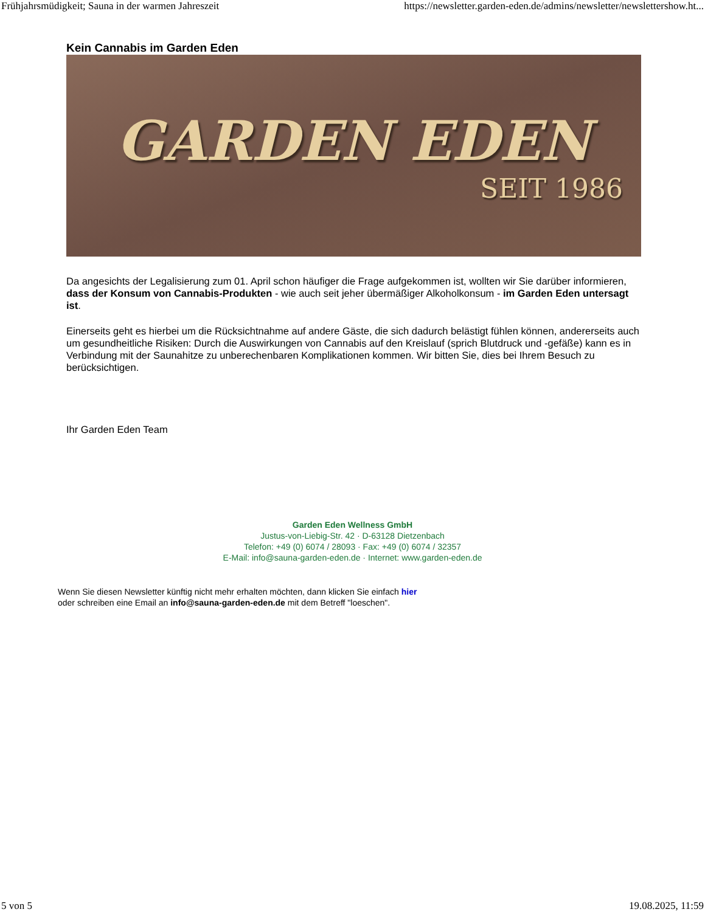Frühjahrsmüdigkeit; Sauna in der warmen Jahreszeit https://newsletter.garden-eden.de/admins/newsletter/newslettershow.ht...
Kein Cannabis im Garden Eden
GARDEN EDEN
SEIT 1986
Da angesichts der Legalisierung zum 01. April schon häufiger die Frage aufgekommen ist, wollten wir Sie darüber informieren, dass der Konsum von Cannabis-Produkten - wie auch seit jeher übermäßiger Alkoholkonsum - im Garden Eden untersagt ist.
Einerseits geht es hierbei um die Rücksichtnahme auf andere Gäste, die sich dadurch belästigt fühlen können, andererseits auch um gesundheitliche Risiken: Durch die Auswirkungen von Cannabis auf den Kreislauf (sprich Blutdruck und -gefäße) kann es in Verbindung mit der Saunahitze zu unberechenbaren Komplikationen kommen. Wir bitten Sie, dies bei Ihrem Besuch zu berücksichtigen.
Ihr Garden Eden Team
Garden Eden Wellness GmbH
Justus-von-Liebig-Str. 42 · D-63128 Dietzenbach
Telefon: +49 (0) 6074 / 28093 · Fax: +49 (0) 6074 / 32357
E-Mail: info@sauna-garden-eden.de · Internet: www.garden-eden.de
Wenn Sie diesen Newsletter künftig nicht mehr erhalten möchten, dann klicken Sie einfach hier
oder schreiben eine Email an info@sauna-garden-eden.de mit dem Betreff "loeschen".
5 von 5 19.08.2025, 11:59